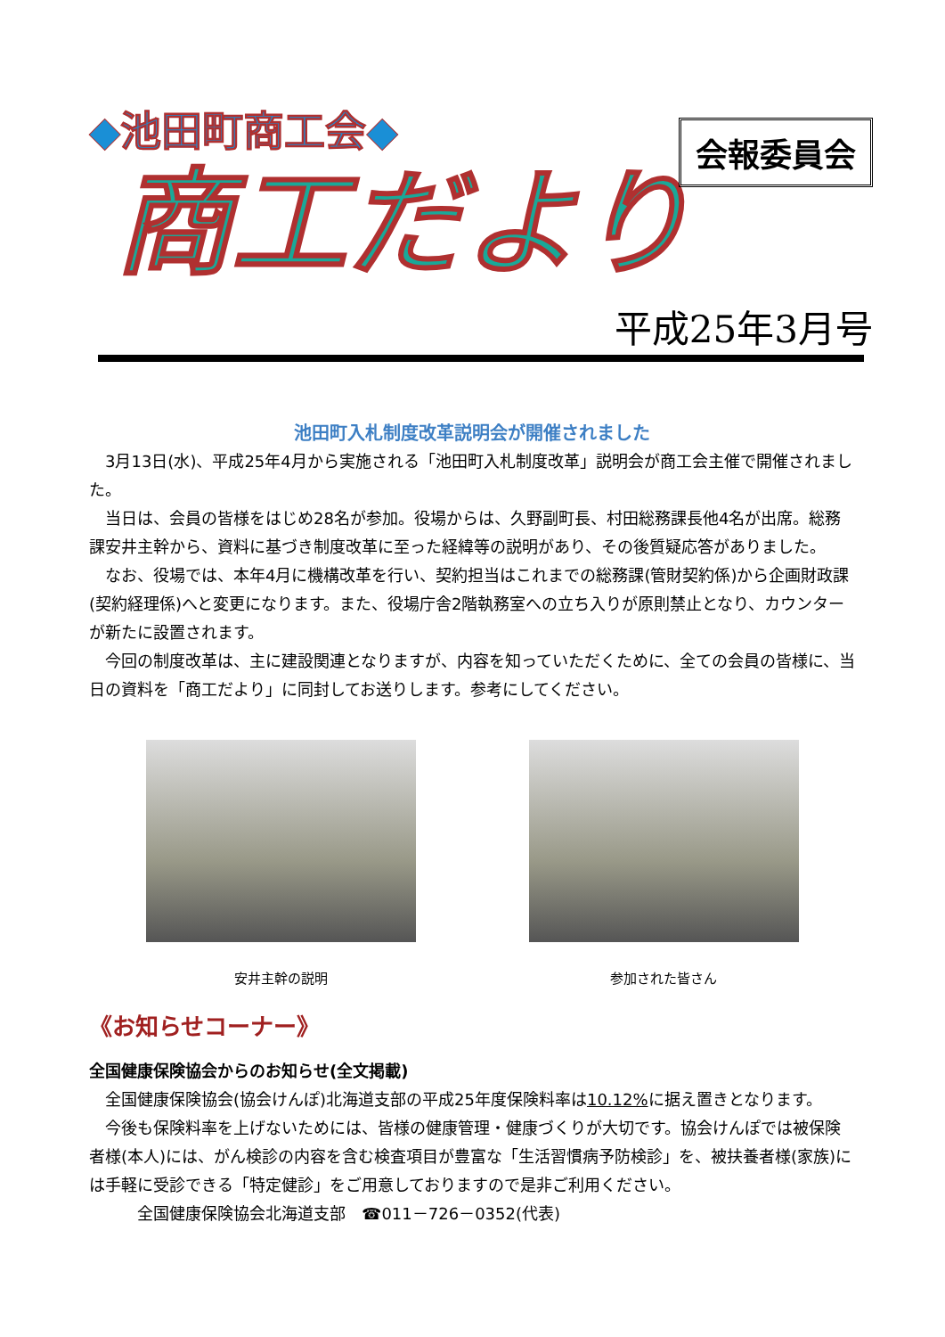◆池田町商工会◆
商工だより
会報委員会
平成25年3月号
池田町入札制度改革説明会が開催されました
3月13日(水)、平成25年4月から実施される「池田町入札制度改革」説明会が商工会主催で開催されました。
当日は、会員の皆様をはじめ28名が参加。役場からは、久野副町長、村田総務課長他4名が出席。総務課安井主幹から、資料に基づき制度改革に至った経緯等の説明があり、その後質疑応答がありました。
なお、役場では、本年4月に機構改革を行い、契約担当はこれまでの総務課(管財契約係)から企画財政課(契約経理係)へと変更になります。また、役場庁舎2階執務室への立ち入りが原則禁止となり、カウンターが新たに設置されます。
今回の制度改革は、主に建設関連となりますが、内容を知っていただくために、全ての会員の皆様に、当日の資料を「商工だより」に同封してお送りします。参考にしてください。
安井主幹の説明 参加された皆さん
《お知らせコーナー》
全国健康保険協会からのお知らせ(全文掲載)
全国健康保険協会(協会けんぽ)北海道支部の平成25年度保険料率は10.12% に据え置きとなります。
今後も保険料率を上げないためには、皆様の健康管理・健康づくりが大切です。協会けんぽでは被保険者様(本人)には、がん検診の内容を含む検査項目が豊富な「生活習慣病予防検診」を、被扶養者様(家族)には手軽に受診できる「特定健診」をご用意しておりますので是非ご利用ください。
全国健康保険協会北海道支部　☎011－726－0352(代表)